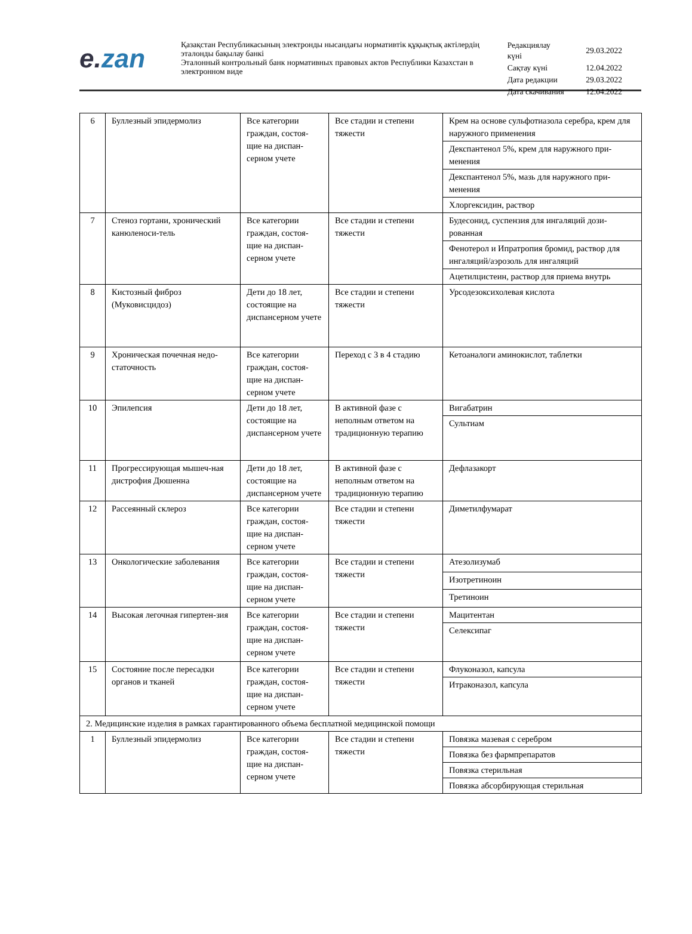e. zan
Қазақстан Республикасының электронды нысандағы нормативтік құқықтық актілердің эталонды бақылау банкі
Эталонный контрольный банк нормативных правовых актов Республики Казахстан в электронном виде
| Редакциялау күні | 29.03.2022 |
| Сақтау күні | 12.04.2022 |
| Дата редакции | 29.03.2022 |
| Дата скачивания | 12.04.2022 |
| 6 | Буллезный эпидермолиз | Все категории граждан, состоя-щие на диспан-серном учете | Все стадии и степени тяжести | Крем на основе сульфотиазола серебра, крем для наружного применения |
| | | | | Декспантенол 5%, крем для наружного при-менения |
| | | | | Декспантенол 5%, мазь для наружного при-менения |
| | | | | Хлоргексидин, раствор |
| 7 | Стеноз гортани, хронический канюленоси-тель | Все категории граждан, состоя-щие на диспан-серном учете | Все стадии и степени тяжести | Будесонид, суспензия для ингаляций дози-рованная |
| | | | | Фенотерол и Ипратропия бромид, раствор для ингаляций/аэрозоль для ингаляций |
| | | | | Ацетилцистеин, раствор для приема внутрь |
| 8 | Кистозный фиброз (Муковисцидоз) | Дети до 18 лет, состоящие на диспансерном учете | Все стадии и степени тяжести | Урсодезоксихолевая кислота |
| 9 | Хроническая почечная недо-статочность | Все категории граждан, состоя-щие на диспан-серном учете | Переход с 3 в 4 стадию | Кетоаналоги аминокислот, таблетки |
| 10 | Эпилепсия | Дети до 18 лет, состоящие на диспансерном учете | В активной фазе с неполным ответом на традиционную терапию | Вигабатрин |
| | | | | Сультиам |
| 11 | Прогрессирующая мышеч-ная дистрофия Дюшенна | Дети до 18 лет, состоящие на диспансерном учете | В активной фазе с неполным ответом на традиционную терапию | Дефлазакорт |
| 12 | Рассеянный склероз | Все категории граждан, состоя-щие на диспан-серном учете | Все стадии и степени тяжести | Диметилфумарат |
| 13 | Онкологические заболевания | Все категории граждан, состоя-щие на диспан-серном учете | Все стадии и степени тяжести | Атезолизумаб |
| | | | | Изотретиноин |
| | | | | Третиноин |
| 14 | Высокая легочная гипертен-зия | Все категории граждан, состоя-щие на диспан-серном учете | Все стадии и степени тяжести | Мацитентан |
| | | | | Селексипаг |
| 15 | Состояние после пересадки органов и тканей | Все категории граждан, состоя-щие на диспан-серном учете | Все стадии и степени тяжести | Флуконазол, капсула |
| | | | | Итраконазол, капсула |
| 2. Медицинские изделия в рамках гарантированного объема бесплатной медицинской помощи | | | | |
| 1 | Буллезный эпидермолиз | Все категории граждан, состоя-щие на диспан-серном учете | Все стадии и степени тяжести | Повязка мазевая с серебром |
| | | | | Повязка без фармпрепаратов |
| | | | | Повязка стерильная |
| | | | | Повязка абсорбирующая стерильная |